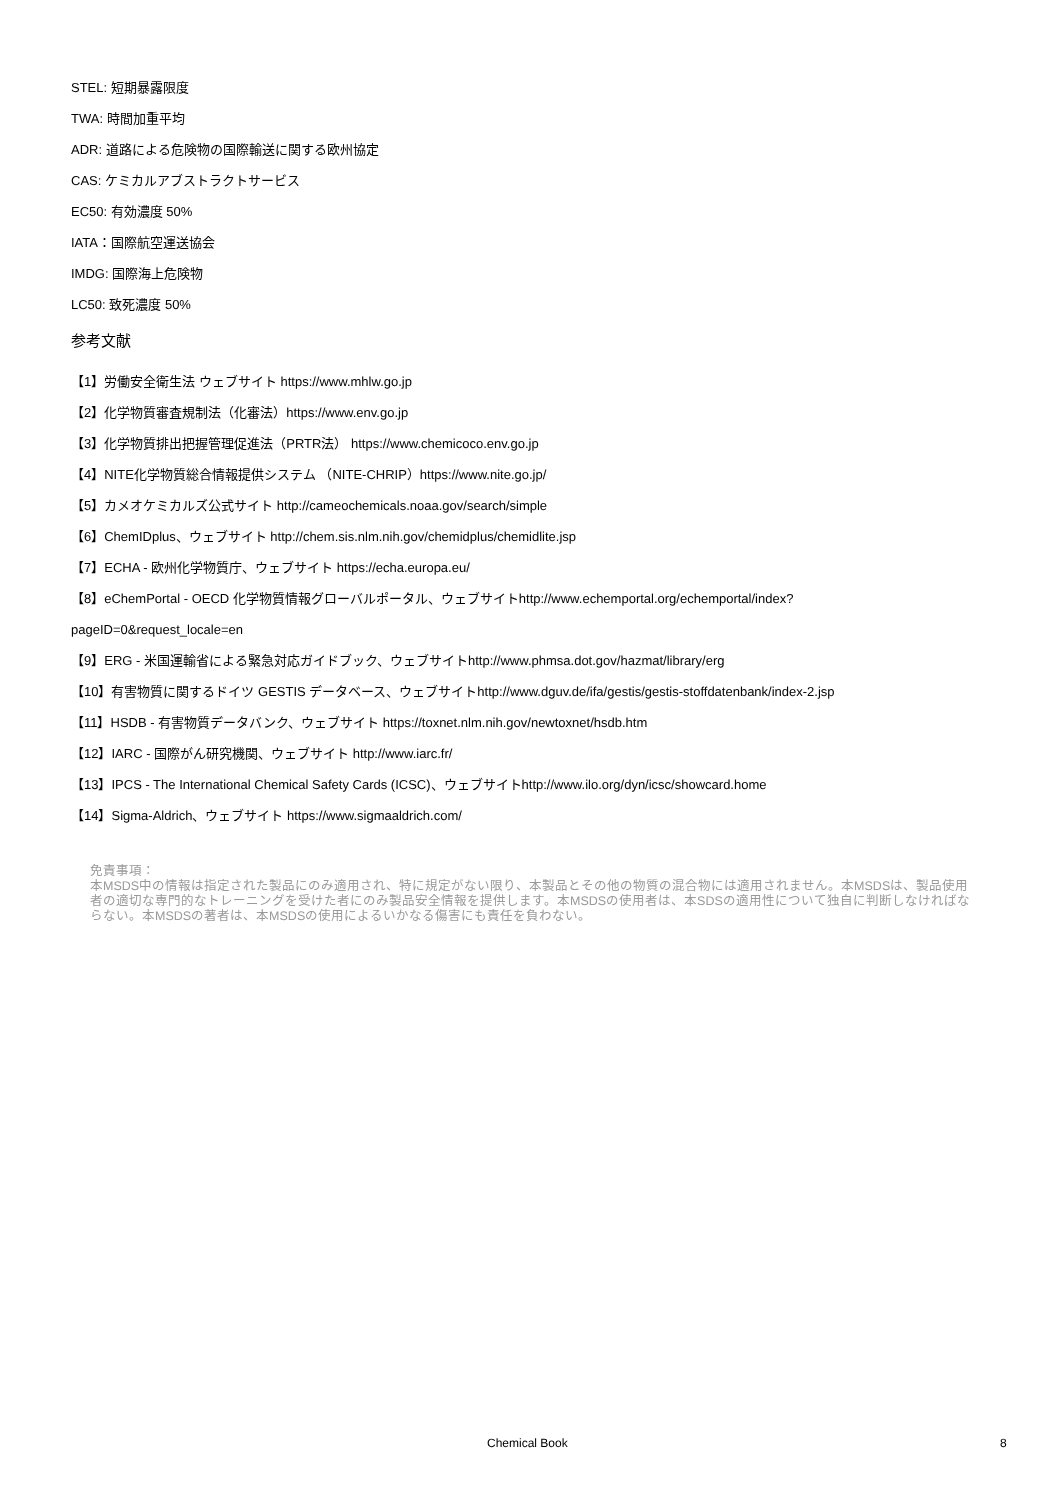STEL: 短期暴露限度
TWA: 時間加重平均
ADR: 道路による危険物の国際輸送に関する欧州協定
CAS: ケミカルアブストラクトサービス
EC50: 有効濃度 50%
IATA：国際航空運送協会
IMDG: 国際海上危険物
LC50: 致死濃度 50%
参考文献
【1】労働安全衛生法 ウェブサイト https://www.mhlw.go.jp
【2】化学物質審査規制法（化審法）https://www.env.go.jp
【3】化学物質排出把握管理促進法（PRTR法） https://www.chemicoco.env.go.jp
【4】NITE化学物質総合情報提供システム （NITE-CHRIP）https://www.nite.go.jp/
【5】カメオケミカルズ公式サイト http://cameochemicals.noaa.gov/search/simple
【6】ChemIDplus、ウェブサイト http://chem.sis.nlm.nih.gov/chemidplus/chemidlite.jsp
【7】ECHA - 欧州化学物質庁、ウェブサイト https://echa.europa.eu/
【8】eChemPortal - OECD 化学物質情報グローバルポータル、ウェブサイトhttp://www.echemportal.org/echemportal/index?
pageID=0&request_locale=en
【9】ERG - 米国運輸省による緊急対応ガイドブック、ウェブサイトhttp://www.phmsa.dot.gov/hazmat/library/erg
【10】有害物質に関するドイツ GESTIS データベース、ウェブサイトhttp://www.dguv.de/ifa/gestis/gestis-stoffdatenbank/index-2.jsp
【11】HSDB - 有害物質データバンク、ウェブサイト https://toxnet.nlm.nih.gov/newtoxnet/hsdb.htm
【12】IARC - 国際がん研究機関、ウェブサイト http://www.iarc.fr/
【13】IPCS - The International Chemical Safety Cards (ICSC)、ウェブサイトhttp://www.ilo.org/dyn/icsc/showcard.home
【14】Sigma-Aldrich、ウェブサイト https://www.sigmaaldrich.com/
免責事項：
本MSDS中の情報は指定された製品にのみ適用され、特に規定がない限り、本製品とその他の物質の混合物には適用されません。本MSDSは、製品使用者の適切な専門的なトレーニングを受けた者にのみ製品安全情報を提供します。本MSDSの使用者は、本SDSの適用性について独自に判断しなければならない。本MSDSの著者は、本MSDSの使用によるいかなる傷害にも責任を負わない。
Chemical Book 8